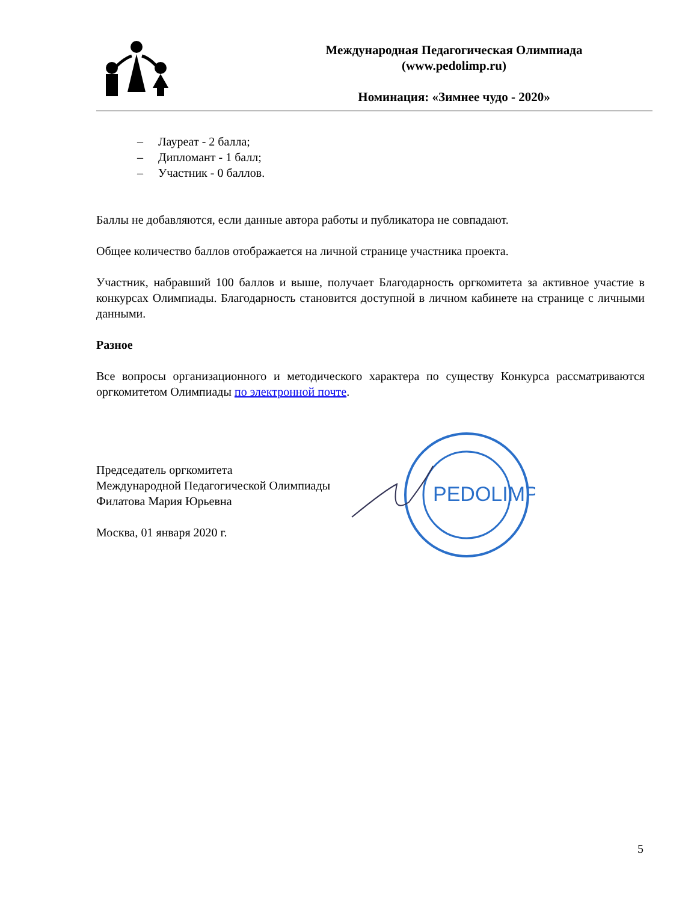Международная Педагогическая Олимпиада
(www.pedolimp.ru)
Номинация: «Зимнее чудо - 2020»
– Лауреат - 2 балла;
– Дипломант - 1 балл;
– Участник - 0 баллов.
Баллы не добавляются, если данные автора работы и публикатора не совпадают.
Общее количество баллов отображается на личной странице участника проекта.
Участник, набравший 100 баллов и выше, получает Благодарность оргкомитета за активное участие в конкурсах Олимпиады. Благодарность становится доступной в личном кабинете на странице с личными данными.
Разное
Все вопросы организационного и методического характера по существу Конкурса рассматриваются оргкомитетом Олимпиады по электронной почте.
Председатель оргкомитета
Международной Педагогической Олимпиады
Филатова Мария Юрьевна
Москва, 01 января 2020 г.
PEDOLIMP
5